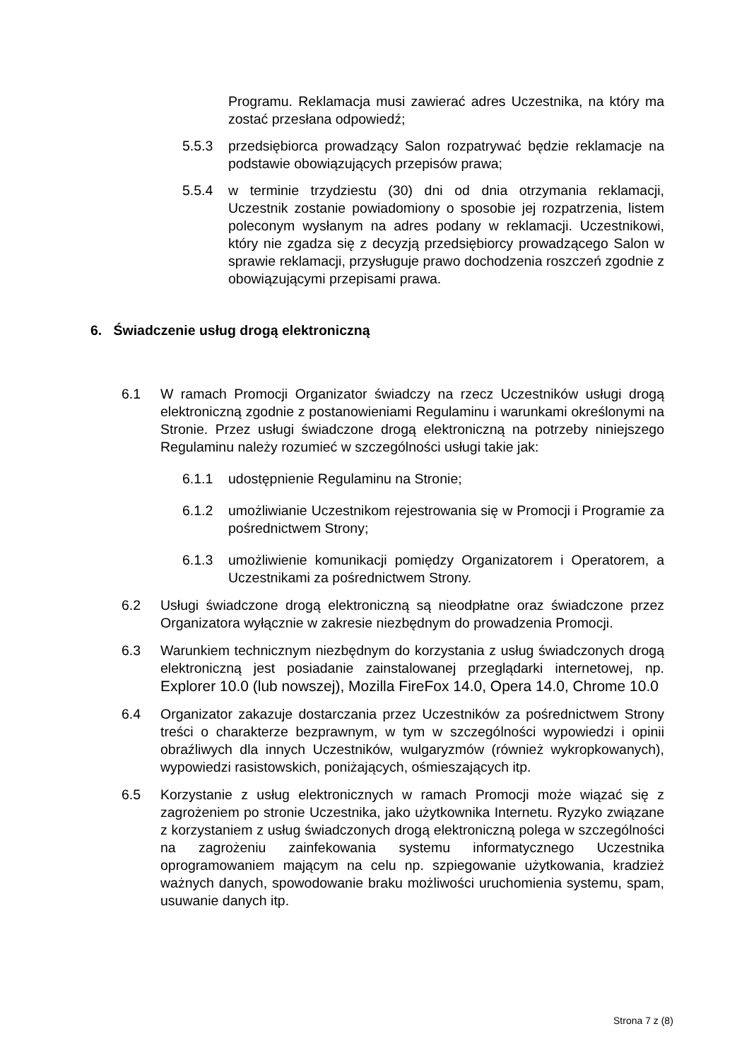Programu. Reklamacja musi zawierać adres Uczestnika, na który ma zostać przesłana odpowiedź;
5.5.3 przedsiębiorca prowadzący Salon rozpatrywać będzie reklamacje na podstawie obowiązujących przepisów prawa;
5.5.4 w terminie trzydziestu (30) dni od dnia otrzymania reklamacji, Uczestnik zostanie powiadomiony o sposobie jej rozpatrzenia, listem poleconym wysłanym na adres podany w reklamacji. Uczestnikowi, który nie zgadza się z decyzją przedsiębiorcy prowadzącego Salon w sprawie reklamacji, przysługuje prawo dochodzenia roszczeń zgodnie z obowiązującymi przepisami prawa.
6. Świadczenie usług drogą elektroniczną
6.1 W ramach Promocji Organizator świadczy na rzecz Uczestników usługi drogą elektroniczną zgodnie z postanowieniami Regulaminu i warunkami określonymi na Stronie. Przez usługi świadczone drogą elektroniczną na potrzeby niniejszego Regulaminu należy rozumieć w szczególności usługi takie jak:
6.1.1 udostępnienie Regulaminu na Stronie;
6.1.2 umożliwianie Uczestnikom rejestrowania się w Promocji i Programie za pośrednictwem Strony;
6.1.3 umożliwienie komunikacji pomiędzy Organizatorem i Operatorem, a Uczestnikami za pośrednictwem Strony.
6.2 Usługi świadczone drogą elektroniczną są nieodpłatne oraz świadczone przez Organizatora wyłącznie w zakresie niezbędnym do prowadzenia Promocji.
6.3 Warunkiem technicznym niezbędnym do korzystania z usług świadczonych drogą elektroniczną jest posiadanie zainstalowanej przeglądarki internetowej, np. Explorer 10.0 (lub nowszej), Mozilla FireFox 14.0, Opera 14.0, Chrome 10.0
6.4 Organizator zakazuje dostarczania przez Uczestników za pośrednictwem Strony treści o charakterze bezprawnym, w tym w szczególności wypowiedzi i opinii obraźliwych dla innych Uczestników, wulgaryzmów (również wykropkowanych), wypowiedzi rasistowskich, poniżających, ośmieszających itp.
6.5 Korzystanie z usług elektronicznych w ramach Promocji może wiązać się z zagrożeniem po stronie Uczestnika, jako użytkownika Internetu. Ryzyko związane z korzystaniem z usług świadczonych drogą elektroniczną polega w szczególności na zagrożeniu zainfekowania systemu informatycznego Uczestnika oprogramowaniem mającym na celu np. szpiegowanie użytkowania, kradzież ważnych danych, spowodowanie braku możliwości uruchomienia systemu, spam, usuwanie danych itp.
Strona 7 z (8)